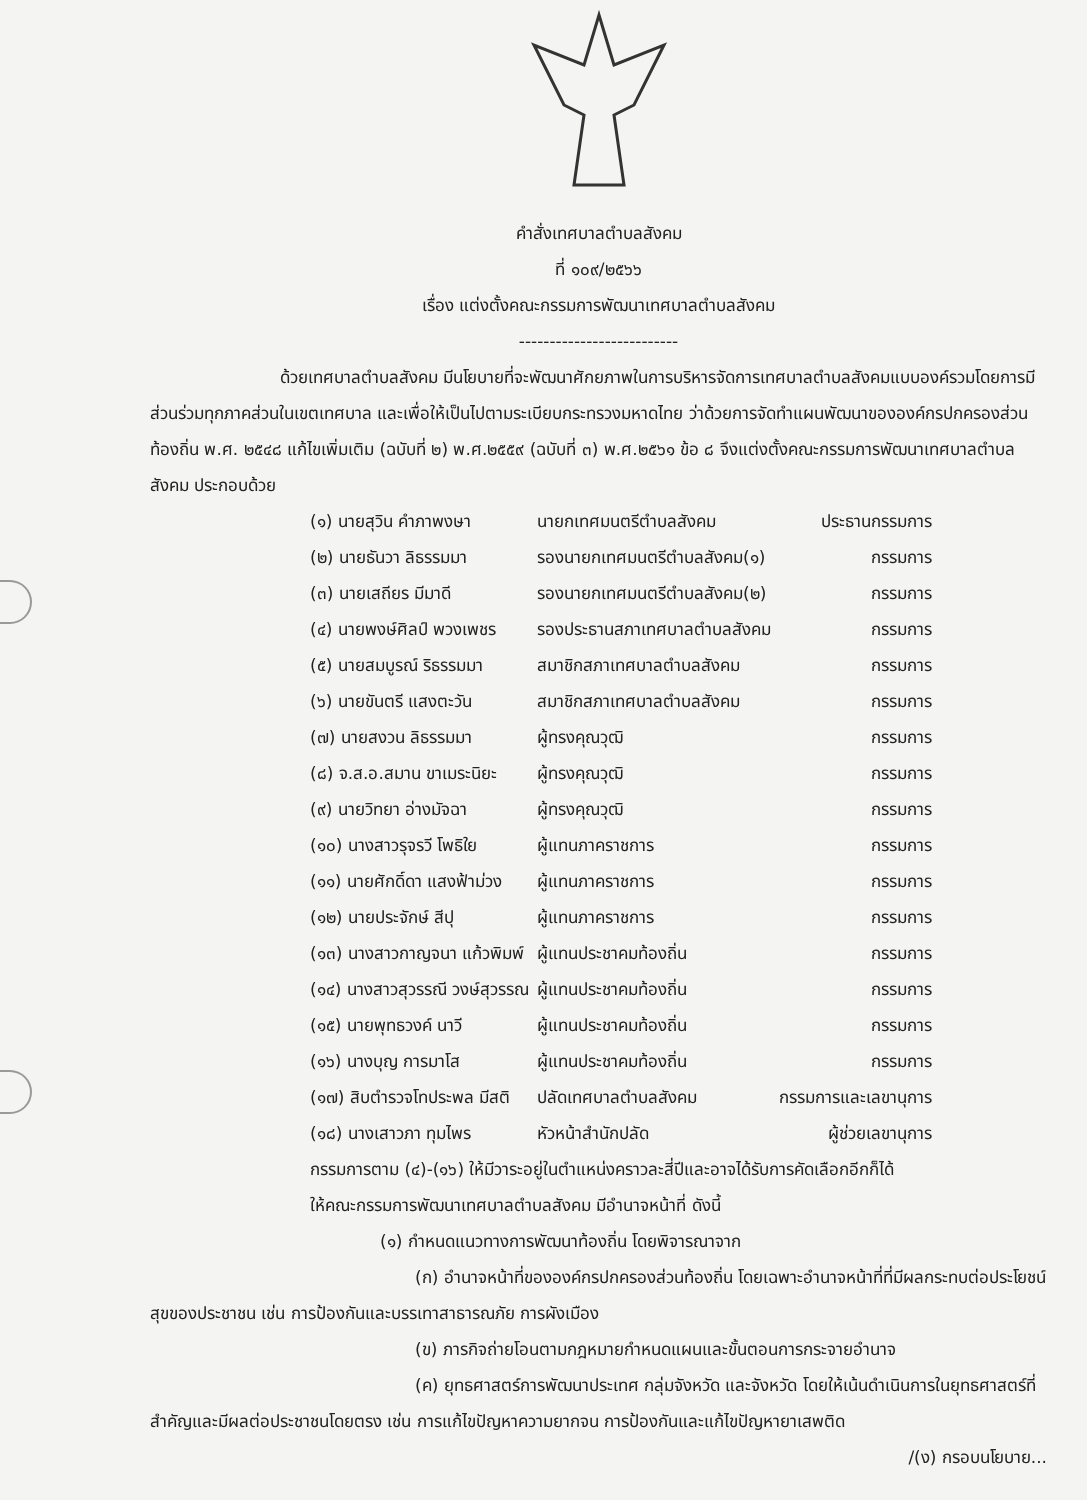คำสั่งเทศบาลตำบลสังคม
ที่ ๑๐๙/๒๕๖๖
เรื่อง แต่งตั้งคณะกรรมการพัฒนาเทศบาลตำบลสังคม
--------------------------
ด้วยเทศบาลตำบลสังคม มีนโยบายที่จะพัฒนาศักยภาพในการบริหารจัดการเทศบาลตำบลสังคมแบบองค์รวมโดยการมีส่วนร่วมทุกภาคส่วนในเขตเทศบาล และเพื่อให้เป็นไปตามระเบียบกระทรวงมหาดไทย ว่าด้วยการจัดทำแผนพัฒนาขององค์กรปกครองส่วนท้องถิ่น พ.ศ. ๒๕๔๘ แก้ไขเพิ่มเติม (ฉบับที่ ๒) พ.ศ.๒๕๕๙ (ฉบับที่ ๓) พ.ศ.๒๕๖๑ ข้อ ๘ จึงแต่งตั้งคณะกรรมการพัฒนาเทศบาลตำบลสังคม ประกอบด้วย
| (๑) นายสุวิน คำภาพงษา | นายกเทศมนตรีตำบลสังคม | ประธานกรรมการ |
| (๒) นายธันวา ลิธรรมมา | รองนายกเทศมนตรีตำบลสังคม(๑) | กรรมการ |
| (๓) นายเสถียร มีมาดี | รองนายกเทศมนตรีตำบลสังคม(๒) | กรรมการ |
| (๔) นายพงษ์ศิลป์ พวงเพชร | รองประธานสภาเทศบาลตำบลสังคม | กรรมการ |
| (๕) นายสมบูรณ์ ริธรรมมา | สมาชิกสภาเทศบาลตำบลสังคม | กรรมการ |
| (๖) นายขันตรี แสงตะวัน | สมาชิกสภาเทศบาลตำบลสังคม | กรรมการ |
| (๗) นายสงวน ลิธรรมมา | ผู้ทรงคุณวุฒิ | กรรมการ |
| (๘) จ.ส.อ.สมาน ขาเมระนิยะ | ผู้ทรงคุณวุฒิ | กรรมการ |
| (๙) นายวิทยา อ่างมัจฉา | ผู้ทรงคุณวุฒิ | กรรมการ |
| (๑๐) นางสาวรุจรวี โพธิใย | ผู้แทนภาคราชการ | กรรมการ |
| (๑๑) นายศักดิ์ดา แสงฟ้าม่วง | ผู้แทนภาคราชการ | กรรมการ |
| (๑๒) นายประจักษ์ สีปุ | ผู้แทนภาคราชการ | กรรมการ |
| (๑๓) นางสาวกาญจนา แก้วพิมพ์ | ผู้แทนประชาคมท้องถิ่น | กรรมการ |
| (๑๔) นางสาวสุวรรณี วงษ์สุวรรณ | ผู้แทนประชาคมท้องถิ่น | กรรมการ |
| (๑๕) นายพุทธวงค์ นาวี | ผู้แทนประชาคมท้องถิ่น | กรรมการ |
| (๑๖) นางบุญ การมาโส | ผู้แทนประชาคมท้องถิ่น | กรรมการ |
| (๑๗) สิบตำรวจโทประพล มีสติ | ปลัดเทศบาลตำบลสังคม | กรรมการและเลขานุการ |
| (๑๘) นางเสาวภา ทุมไพร | หัวหน้าสำนักปลัด | ผู้ช่วยเลขานุการ |
กรรมการตาม (๔)-(๑๖) ให้มีวาระอยู่ในตำแหน่งคราวละสี่ปีและอาจได้รับการคัดเลือกอีกก็ได้
ให้คณะกรรมการพัฒนาเทศบาลตำบลสังคม มีอำนาจหน้าที่ ดังนี้
(๑) กำหนดแนวทางการพัฒนาท้องถิ่น โดยพิจารณาจาก
(ก) อำนาจหน้าที่ขององค์กรปกครองส่วนท้องถิ่น โดยเฉพาะอำนาจหน้าที่ที่มีผลกระทบต่อประโยชน์สุขของประชาชน เช่น การป้องกันและบรรเทาสาธารณภัย การผังเมือง
(ข) ภารกิจถ่ายโอนตามกฎหมายกำหนดแผนและขั้นตอนการกระจายอำนาจ
(ค) ยุทธศาสตร์การพัฒนาประเทศ กลุ่มจังหวัด และจังหวัด โดยให้เน้นดำเนินการในยุทธศาสตร์ที่สำคัญและมีผลต่อประชาชนโดยตรง เช่น การแก้ไขปัญหาความยากจน การป้องกันและแก้ไขปัญหายาเสพติด
/(ง) กรอบนโยบาย...